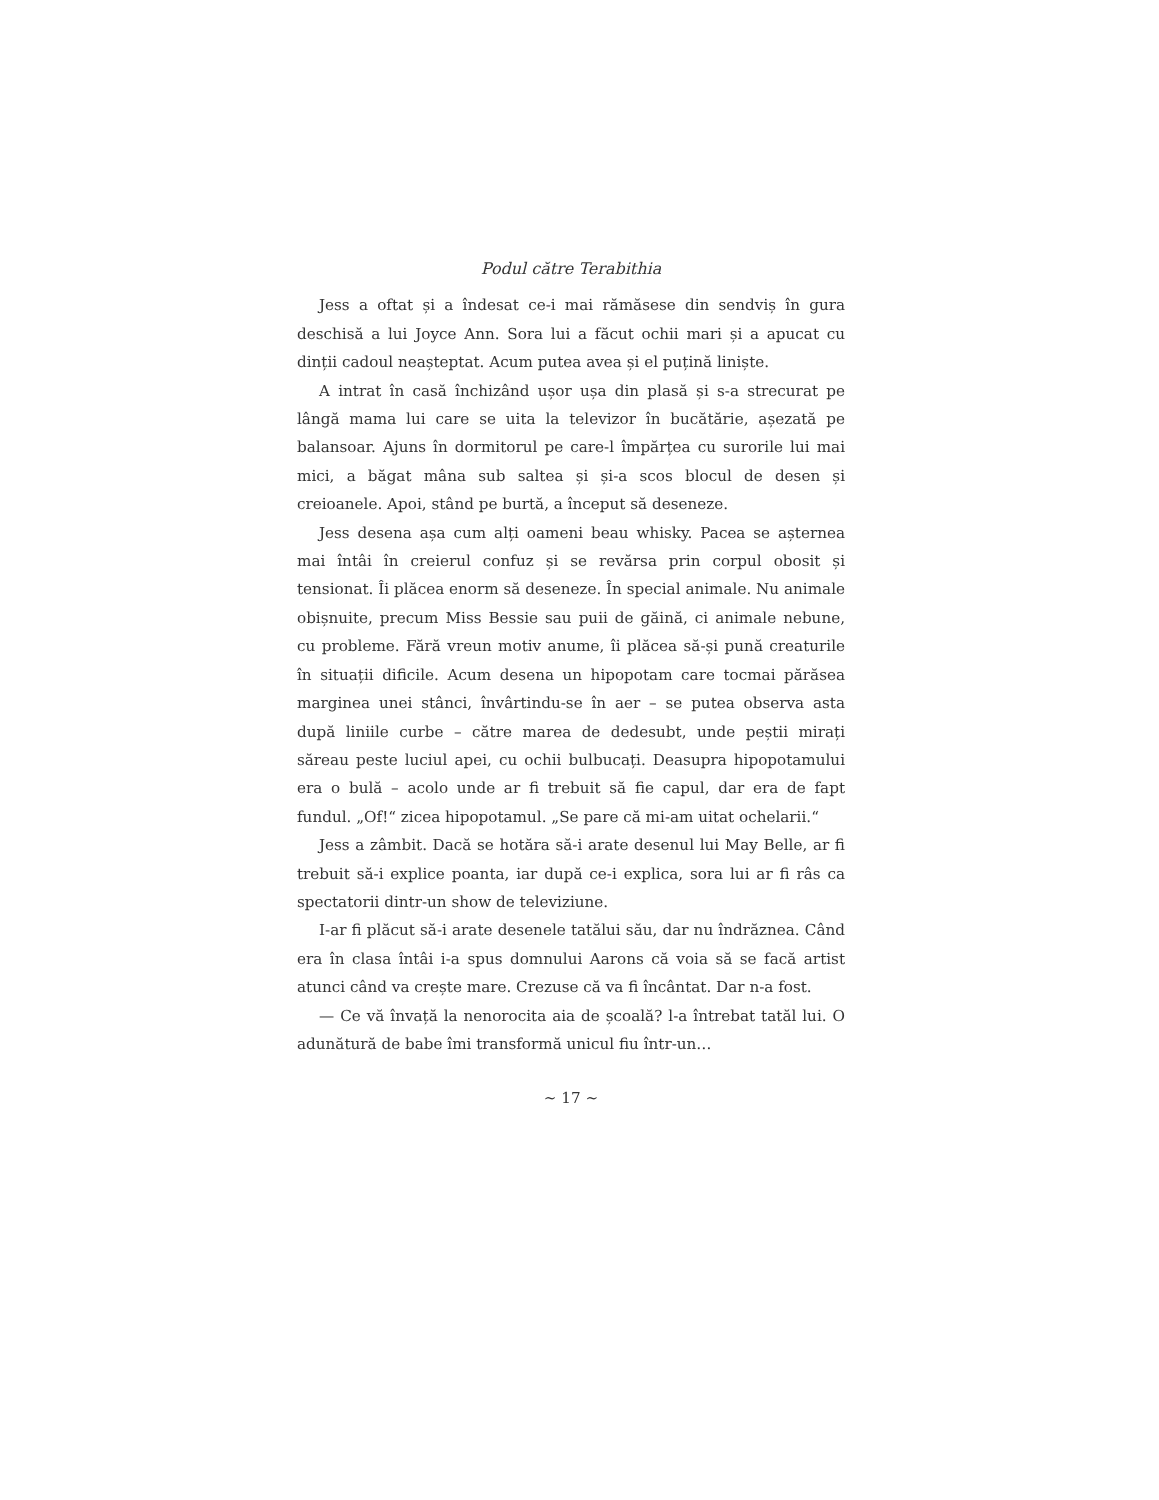Podul către Terabithia
Jess a oftat și a îndesat ce-i mai rămăsese din sendviș în gura deschisă a lui Joyce Ann. Sora lui a făcut ochii mari și a apucat cu dinții cadoul neașteptat. Acum putea avea și el puțină liniște.
A intrat în casă închizând ușor ușa din plasă și s-a strecurat pe lângă mama lui care se uita la televizor în bucătărie, așezată pe balansoar. Ajuns în dormitorul pe care-l împărțea cu surorile lui mai mici, a băgat mâna sub saltea și și-a scos blocul de desen și creioanele. Apoi, stând pe burtă, a început să deseneze.
Jess desena așa cum alți oameni beau whisky. Pacea se așternea mai întâi în creierul confuz și se revărsa prin corpul obosit și tensionat. Îi plăcea enorm să deseneze. În special animale. Nu animale obișnuite, precum Miss Bessie sau puii de găină, ci animale nebune, cu probleme. Fără vreun motiv anume, îi plăcea să-și pună creaturile în situații dificile. Acum desena un hipopotam care tocmai părăsea marginea unei stânci, învârtindu-se în aer – se putea observa asta după liniile curbe – către marea de dedesubt, unde peștii mirați săreau peste luciul apei, cu ochii bulbucați. Deasupra hipopotamului era o bulă – acolo unde ar fi trebuit să fie capul, dar era de fapt fundul. „Of!“ zicea hipopotamul. „Se pare că mi-am uitat ochelarii.“
Jess a zâmbit. Dacă se hotăra să-i arate desenul lui May Belle, ar fi trebuit să-i explice poanta, iar după ce-i explica, sora lui ar fi râs ca spectatorii dintr-un show de televiziune.
I-ar fi plăcut să-i arate desenele tatălui său, dar nu îndrăznea. Când era în clasa întâi i-a spus domnului Aarons că voia să se facă artist atunci când va crește mare. Crezuse că va fi încântat. Dar n-a fost.
— Ce vă învață la nenorocita aia de școală? l-a întrebat tatăl lui. O adunătură de babe îmi transformă unicul fiu într-un…
~ 17 ~